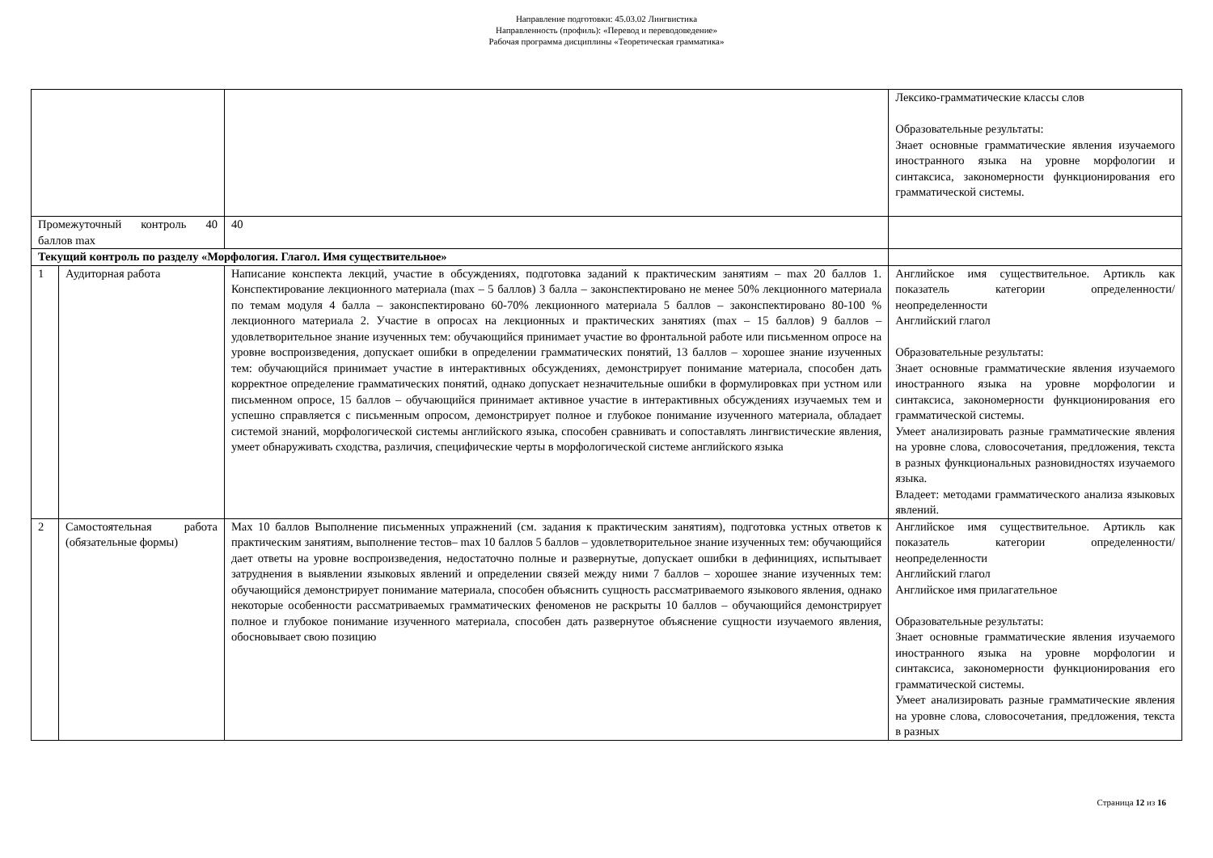Направление подготовки: 45.03.02 Лингвистика
Направленность (профиль): «Перевод и переводоведение»
Рабочая программа дисциплины «Теоретическая грамматика»
| | | | Лексико-грамматические классы слов Образовательные результаты: Знает основные грамматические явления изучаемого иностранного языка на уровне морфологии и синтаксиса, закономерности функционирования его грамматической системы. |
| Промежуточный контроль 40 баллов max | | 40 | |
| Текущий контроль по разделу «Морфология. Глагол. Имя существительное» | | | |
| 1 | Аудиторная работа | Написание конспекта лекций, участие в обсуждениях, подготовка заданий к практическим занятиям – max 20 баллов 1. Конспектирование лекционного материала (max – 5 баллов) 3 балла – законспектировано не менее 50% лекционного материала по темам модуля 4 балла – законспектировано 60-70% лекционного материала 5 баллов – законспектировано 80-100 % лекционного материала 2. Участие в опросах на лекционных и практических занятиях (max – 15 баллов) 9 баллов – удовлетворительное знание изученных тем: обучающийся принимает участие во фронтальной работе или письменном опросе на уровне воспроизведения, допускает ошибки в определении грамматических понятий, 13 баллов – хорошее знание изученных тем: обучающийся принимает участие в интерактивных обсуждениях, демонстрирует понимание материала, способен дать корректное определение грамматических понятий, однако допускает незначительные ошибки в формулировках при устном или письменном опросе, 15 баллов – обучающийся принимает активное участие в интерактивных обсуждениях изучаемых тем и успешно справляется с письменным опросом, демонстрирует полное и глубокое понимание изученного материала, обладает системой знаний, морфологической системы английского языка, способен сравнивать и сопоставлять лингвистические явления, умеет обнаруживать сходства, различия, специфические черты в морфологической системе английского языка | Английское имя существительное. Артикль как показатель категории определенности/неопределенности Английский глагол Образовательные результаты: Знает основные грамматические явления изучаемого иностранного языка на уровне морфологии и синтаксиса, закономерности функционирования его грамматической системы. Умеет анализировать разные грамматические явления на уровне слова, словосочетания, предложения, текста в разных функциональных разновидностях изучаемого языка. Владеет: методами грамматического анализа языковых явлений. |
| 2 | Самостоятельная работа (обязательные формы) | Max 10 баллов Выполнение письменных упражнений (см. задания к практическим занятиям), подготовка устных ответов к практическим занятиям, выполнение тестов– max 10 баллов 5 баллов – удовлетворительное знание изученных тем: обучающийся дает ответы на уровне воспроизведения, недостаточно полные и развернутые, допускает ошибки в дефинициях, испытывает затруднения в выявлении языковых явлений и определении связей между ними 7 баллов – хорошее знание изученных тем: обучающийся демонстрирует понимание материала, способен объяснить сущность рассматриваемого языкового явления, однако некоторые особенности рассматриваемых грамматических феноменов не раскрыты 10 баллов – обучающийся демонстрирует полное и глубокое понимание изученного материала, способен дать развернутое объяснение сущности изучаемого явления, обосновывает свою позицию | Английское имя существительное. Артикль как показатель категории определенности/неопределенности Английский глагол Английское имя прилагательное Образовательные результаты: Знает основные грамматические явления изучаемого иностранного языка на уровне морфологии и синтаксиса, закономерности функционирования его грамматической системы. Умеет анализировать разные грамматические явления на уровне слова, словосочетания, предложения, текста в разных |
Страница 12 из 16